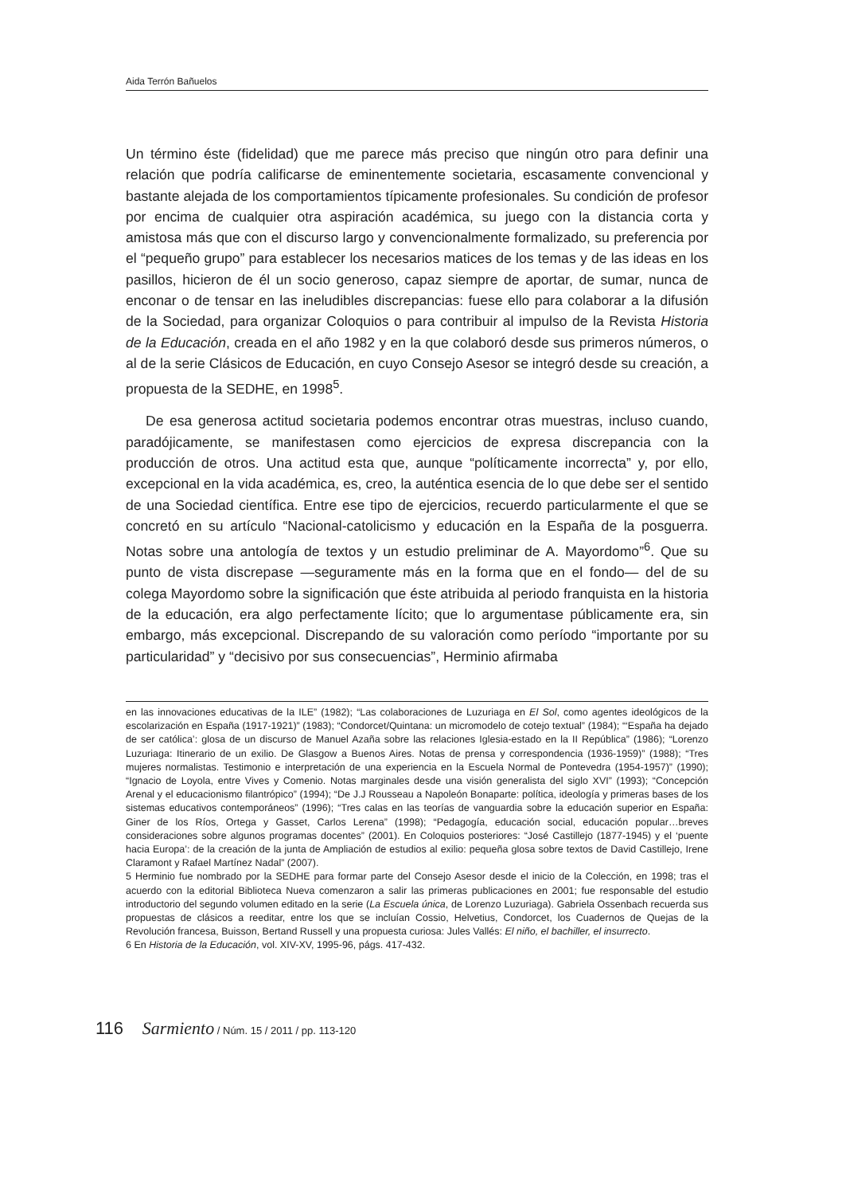Aida Terrón Bañuelos
Un término éste (fidelidad) que me parece más preciso que ningún otro para definir una relación que podría calificarse de eminentemente societaria, escasamente convencional y bastante alejada de los comportamientos típicamente profesionales. Su condición de profesor por encima de cualquier otra aspiración académica, su juego con la distancia corta y amistosa más que con el discurso largo y convencionalmente formalizado, su preferencia por el “pequeño grupo” para establecer los necesarios matices de los temas y de las ideas en los pasillos, hicieron de él un socio generoso, capaz siempre de aportar, de sumar, nunca de enconar o de tensar en las ineludibles discrepancias: fuese ello para colaborar a la difusión de la Sociedad, para organizar Coloquios o para contribuir al impulso de la Revista Historia de la Educación, creada en el año 1982 y en la que colaboró desde sus primeros números, o al de la serie Clásicos de Educación, en cuyo Consejo Asesor se integró desde su creación, a propuesta de la SEDHE, en 1998<sup>5</sup>.
De esa generosa actitud societaria podemos encontrar otras muestras, incluso cuando, paradójicamente, se manifestasen como ejercicios de expresa discrepancia con la producción de otros. Una actitud esta que, aunque “políticamente incorrecta” y, por ello, excepcional en la vida académica, es, creo, la auténtica esencia de lo que debe ser el sentido de una Sociedad científica. Entre ese tipo de ejercicios, recuerdo particularmente el que se concretó en su artículo “Nacional-catolicismo y educación en la España de la posguerra. Notas sobre una antología de textos y un estudio preliminar de A. Mayordomo”<sup>6</sup>. Que su punto de vista discrepase —seguramente más en la forma que en el fondo— del de su colega Mayordomo sobre la significación que éste atribuida al periodo franquista en la historia de la educación, era algo perfectamente lícito; que lo argumentase públicamente era, sin embargo, más excepcional. Discrepando de su valoración como período “importante por su particularidad” y “decisivo por sus consecuencias”, Herminio afirmaba
en las innovaciones educativas de la ILE” (1982); “Las colaboraciones de Luzuriaga en El Sol, como agentes ideológicos de la escolarización en España (1917-1921)” (1983); “Condorcet/Quintana: un micromodelo de cotejo textual” (1984); “‘España ha dejado de ser católica’: glosa de un discurso de Manuel Azaña sobre las relaciones Iglesia-estado en la II República” (1986); “Lorenzo Luzuriaga: Itinerario de un exilio. De Glasgow a Buenos Aires. Notas de prensa y correspondencia (1936-1959)” (1988); “Tres mujeres normalistas. Testimonio e interpretación de una experiencia en la Escuela Normal de Pontevedra (1954-1957)” (1990); “Ignacio de Loyola, entre Vives y Comenio. Notas marginales desde una visión generalista del siglo XVI” (1993); “Concepción Arenal y el educacionismo filantrópico” (1994); “De J.J Rousseau a Napoleón Bonaparte: política, ideología y primeras bases de los sistemas educativos contemporáneos” (1996); “Tres calas en las teorías de vanguardia sobre la educación superior en España: Giner de los Ríos, Ortega y Gasset, Carlos Lerena” (1998); “Pedagogía, educación social, educación popular…breves consideraciones sobre algunos programas docentes” (2001). En Coloquios posteriores: “José Castillejo (1877-1945) y el ‘puente hacia Europa’: de la creación de la junta de Ampliación de estudios al exilio: pequeña glosa sobre textos de David Castillejo, Irene Claramont y Rafael Martínez Nadal” (2007).
5 Herminio fue nombrado por la SEDHE para formar parte del Consejo Asesor desde el inicio de la Colección, en 1998; tras el acuerdo con la editorial Biblioteca Nueva comenzaron a salir las primeras publicaciones en 2001; fue responsable del estudio introductorio del segundo volumen editado en la serie (La Escuela única, de Lorenzo Luzuriaga). Gabriela Ossenbach recuerda sus propuestas de clásicos a reeditar, entre los que se incluían Cossio, Helvetius, Condorcet, los Cuadernos de Quejas de la Revolución francesa, Buisson, Bertand Russell y una propuesta curiosa: Jules Vallés: El niño, el bachiller, el insurrecto.
6 En Historia de la Educación, vol. XIV-XV, 1995-96, págs. 417-432.
116 Sarmiento / Núm. 15 / 2011 / pp. 113-120